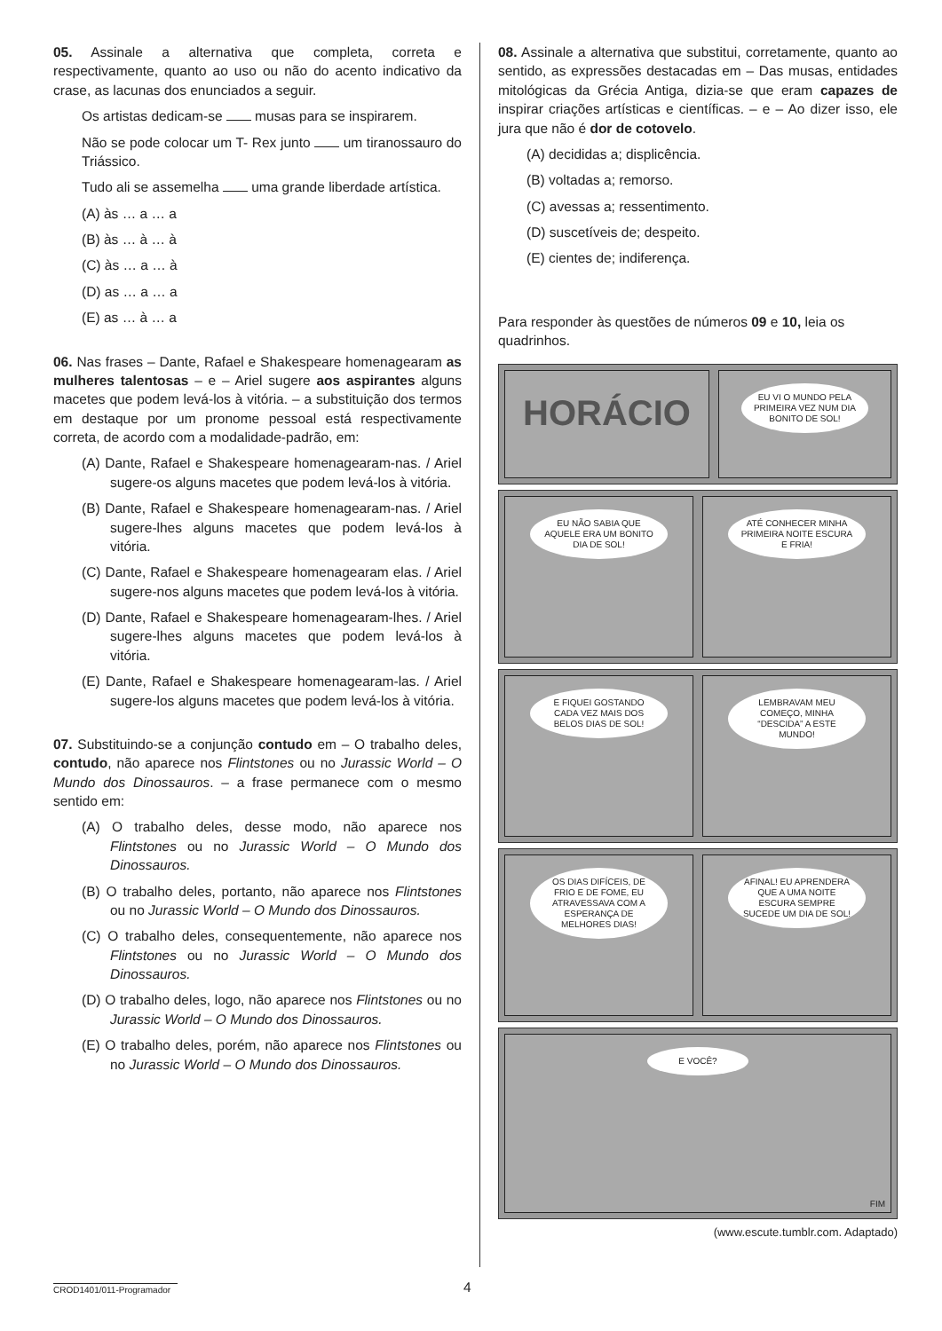05. Assinale a alternativa que completa, correta e respectivamente, quanto ao uso ou não do acento indicativo da crase, as lacunas dos enunciados a seguir.
Os artistas dedicam-se musas para se inspirarem.
Não se pode colocar um T- Rex junto um tiranossauro do Triássico.
Tudo ali se assemelha uma grande liberdade artística.
(A) às … a … a
(B) às … à … à
(C) às … a … à
(D) as … a … a
(E) as … à … a
06. Nas frases – Dante, Rafael e Shakespeare homenagearam as mulheres talentosas – e – Ariel sugere aos aspirantes alguns macetes que podem levá-los à vitória. – a substituição dos termos em destaque por um pronome pessoal está respectivamente correta, de acordo com a modalidade-padrão, em:
(A) Dante, Rafael e Shakespeare homenagearam-nas. / Ariel sugere-os alguns macetes que podem levá-los à vitória.
(B) Dante, Rafael e Shakespeare homenagearam-nas. / Ariel sugere-lhes alguns macetes que podem levá-los à vitória.
(C) Dante, Rafael e Shakespeare homenagearam elas. / Ariel sugere-nos alguns macetes que podem levá-los à vitória.
(D) Dante, Rafael e Shakespeare homenagearam-lhes. / Ariel sugere-lhes alguns macetes que podem levá-los à vitória.
(E) Dante, Rafael e Shakespeare homenagearam-las. / Ariel sugere-los alguns macetes que podem levá-los à vitória.
07. Substituindo-se a conjunção contudo em – O trabalho deles, contudo, não aparece nos Flintstones ou no Jurassic World – O Mundo dos Dinossauros. – a frase permanece com o mesmo sentido em:
(A) O trabalho deles, desse modo, não aparece nos Flintstones ou no Jurassic World – O Mundo dos Dinossauros.
(B) O trabalho deles, portanto, não aparece nos Flintstones ou no Jurassic World – O Mundo dos Dinossauros.
(C) O trabalho deles, consequentemente, não aparece nos Flintstones ou no Jurassic World – O Mundo dos Dinossauros.
(D) O trabalho deles, logo, não aparece nos Flintstones ou no Jurassic World – O Mundo dos Dinossauros.
(E) O trabalho deles, porém, não aparece nos Flintstones ou no Jurassic World – O Mundo dos Dinossauros.
08. Assinale a alternativa que substitui, corretamente, quanto ao sentido, as expressões destacadas em – Das musas, entidades mitológicas da Grécia Antiga, dizia-se que eram capazes de inspirar criações artísticas e científicas. – e – Ao dizer isso, ele jura que não é dor de cotovelo.
(A) decididas a; displicência.
(B) voltadas a; remorso.
(C) avessas a; ressentimento.
(D) suscetíveis de; despeito.
(E) cientes de; indiferença.
Para responder às questões de números 09 e 10, leia os quadrinhos.
HORÁCIO
EU VI O MUNDO PELA PRIMEIRA VEZ NUM DIA BONITO DE SOL!
EU NÃO SABIA QUE AQUELE ERA UM BONITO DIA DE SOL!
ATÉ CONHECER MINHA PRIMEIRA NOITE ESCURA E FRIA!
E FIQUEI GOSTANDO CADA VEZ MAIS DOS BELOS DIAS DE SOL!
LEMBRAVAM MEU COMEÇO, MINHA “DESCIDA” A ESTE MUNDO!
OS DIAS DIFÍCEIS, DE FRIO E DE FOME, EU ATRAVESSAVA COM A ESPERANÇA DE MELHORES DIAS!
AFINAL! EU APRENDERA QUE A UMA NOITE ESCURA SEMPRE SUCEDE UM DIA DE SOL!
E VOCÊ?
FIM
(www.escute.tumblr.com. Adaptado)
CROD1401/011-Programador
4